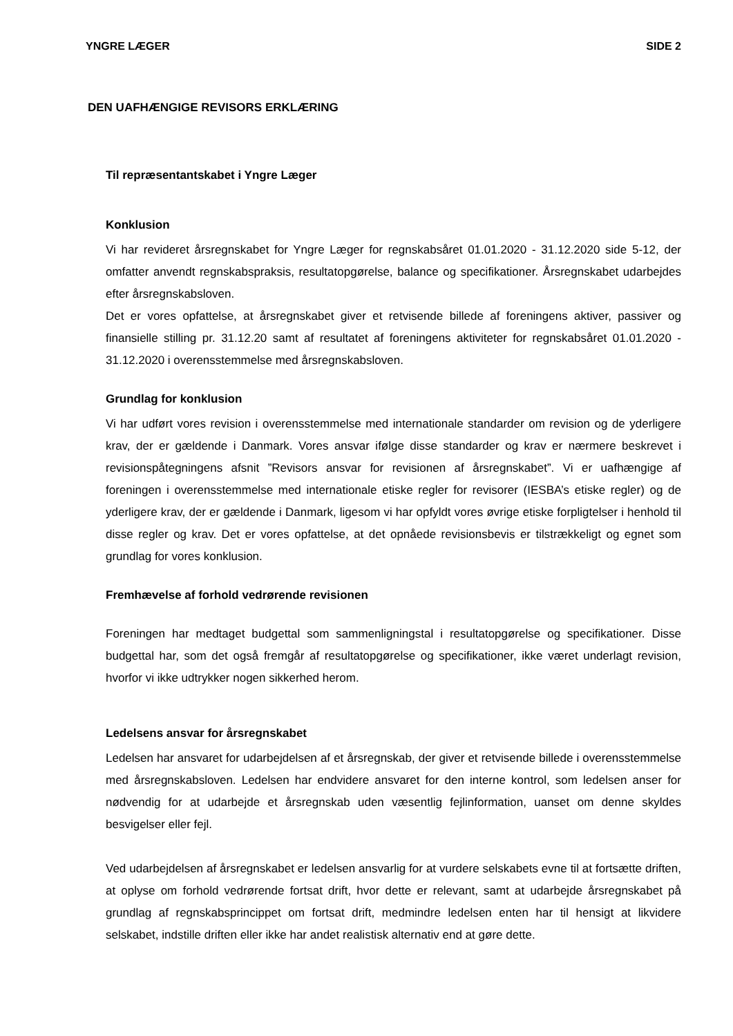YNGRE LÆGER SIDE 2
DEN UAFHÆNGIGE REVISORS ERKLÆRING
Til repræsentantskabet i Yngre Læger
Konklusion
Vi har revideret årsregnskabet for Yngre Læger for regnskabsåret 01.01.2020 - 31.12.2020 side 5-12, der omfatter anvendt regnskabspraksis, resultatopgørelse, balance og specifikationer. Årsregnskabet udarbejdes efter årsregnskabsloven.
Det er vores opfattelse, at årsregnskabet giver et retvisende billede af foreningens aktiver, passiver og finansielle stilling pr. 31.12.20 samt af resultatet af foreningens aktiviteter for regnskabsåret 01.01.2020 - 31.12.2020 i overensstemmelse med årsregnskabsloven.
Grundlag for konklusion
Vi har udført vores revision i overensstemmelse med internationale standarder om revision og de yderligere krav, der er gældende i Danmark. Vores ansvar ifølge disse standarder og krav er nærmere beskrevet i revisionspåtegningens afsnit ”Revisors ansvar for revisionen af årsregnskabet”. Vi er uafhængige af foreningen i overensstemmelse med internationale etiske regler for revisorer (IESBA’s etiske regler) og de yderligere krav, der er gældende i Danmark, ligesom vi har opfyldt vores øvrige etiske forpligtelser i henhold til disse regler og krav. Det er vores opfattelse, at det opnåede revisionsbevis er tilstrækkeligt og egnet som grundlag for vores konklusion.
Fremhævelse af forhold vedrørende revisionen
Foreningen har medtaget budgettal som sammenligningstal i resultatopgørelse og specifikationer. Disse budgettal har, som det også fremgår af resultatopgørelse og specifikationer, ikke været underlagt revision, hvorfor vi ikke udtrykker nogen sikkerhed herom.
Ledelsens ansvar for årsregnskabet
Ledelsen har ansvaret for udarbejdelsen af et årsregnskab, der giver et retvisende billede i overensstemmelse med årsregnskabsloven. Ledelsen har endvidere ansvaret for den interne kontrol, som ledelsen anser for nødvendig for at udarbejde et årsregnskab uden væsentlig fejlinformation, uanset om denne skyldes besvigelser eller fejl.
Ved udarbejdelsen af årsregnskabet er ledelsen ansvarlig for at vurdere selskabets evne til at fortsætte driften, at oplyse om forhold vedrørende fortsat drift, hvor dette er relevant, samt at udarbejde årsregnskabet på grundlag af regnskabsprincippet om fortsat drift, medmindre ledelsen enten har til hensigt at likvidere selskabet, indstille driften eller ikke har andet realistisk alternativ end at gøre dette.